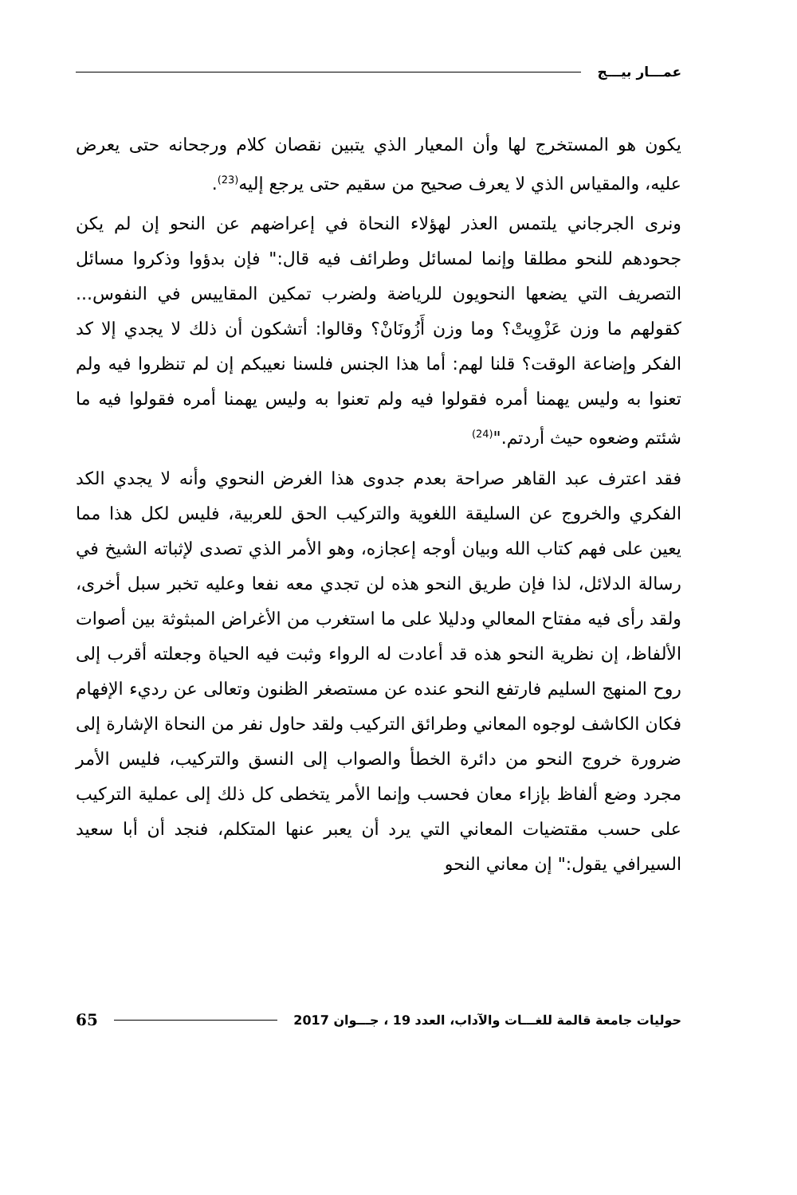عمـــار بيـــج
يكون هو المستخرج لها وأن المعيار الذي يتبين نقصان كلام ورجحانه حتى يعرض عليه، والمقياس الذي لا يعرف صحيح من سقيم حتى يرجع إليه<sup>(23)</sup>.
ونرى الجرجاني يلتمس العذر لهؤلاء النحاة في إعراضهم عن النحو إن لم يكن جحودهم للنحو مطلقا وإنما لمسائل وطرائف فيه قال:" فإن بدؤوا وذكروا مسائل التصريف التي يضعها النحويون للرياضة ولضرب تمكين المقاييس في النفوس... كقولهم ما وزن عَزْوِيتْ؟ وما وزن أَزُونَانْ؟ وقالوا: أتشكون أن ذلك لا يجدي إلا كد الفكر وإضاعة الوقت؟ قلنا لهم: أما هذا الجنس فلسنا نعيبكم إن لم تنظروا فيه ولم تعنوا به وليس يهمنا أمره فقولوا فيه ولم تعنوا به وليس يهمنا أمره فقولوا فيه ما شئتم وضعوه حيث أردتم."<sup>(24)</sup>
فقد اعترف عبد القاهر صراحة بعدم جدوى هذا الغرض النحوي وأنه لا يجدي الكد الفكري والخروج عن السليقة اللغوية والتركيب الحق للعربية، فليس لكل هذا مما يعين على فهم كتاب الله وبيان أوجه إعجازه، وهو الأمر الذي تصدى لإثباته الشيخ في رسالة الدلائل، لذا فإن طريق النحو هذه لن تجدي معه نفعا وعليه تخبر سبل أخرى، ولقد رأى فيه مفتاح المعالي ودليلا على ما استغرب من الأغراض المبثوثة بين أصوات الألفاظ، إن نظرية النحو هذه قد أعادت له الرواء وثبت فيه الحياة وجعلته أقرب إلى روح المنهج السليم فارتفع النحو عنده عن مستصغر الظنون وتعالى عن رديء الإفهام فكان الكاشف لوجوه المعاني وطرائق التركيب ولقد حاول نفر من النحاة الإشارة إلى ضرورة خروج النحو من دائرة الخطأ والصواب إلى النسق والتركيب، فليس الأمر مجرد وضع ألفاظ بإزاء معان فحسب وإنما الأمر يتخطى كل ذلك إلى عملية التركيب على حسب مقتضيات المعاني التي يرد أن يعبر عنها المتكلم، فنجد أن أبا سعيد السيرافي يقول:" إن معاني النحو
حوليات جامعة قالمة للغـــات والآداب، العدد 19 ، جـــوان 2017 65